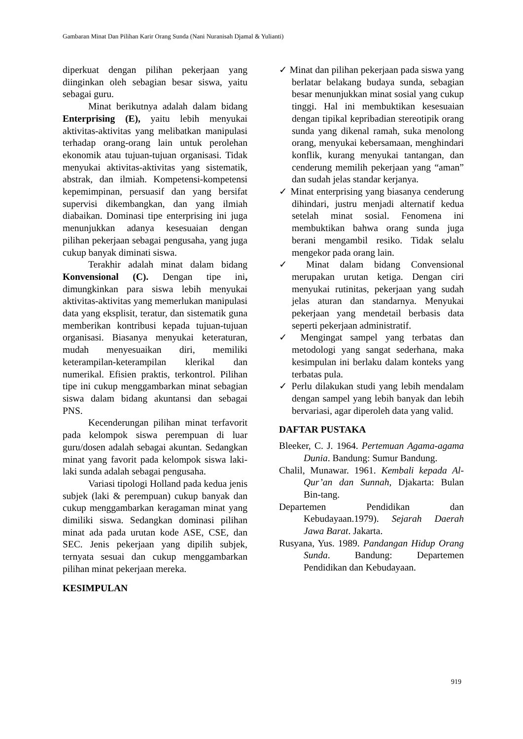Gambaran Minat Dan Pilihan Karir Orang Sunda (Nani Nuranisah Djamal & Yulianti)
diperkuat dengan pilihan pekerjaan yang diinginkan oleh sebagian besar siswa, yaitu sebagai guru.
Minat berikutnya adalah dalam bidang Enterprising (E), yaitu lebih menyukai aktivitas-aktivitas yang melibatkan manipulasi terhadap orang-orang lain untuk perolehan ekonomik atau tujuan-tujuan organisasi. Tidak menyukai aktivitas-aktivitas yang sistematik, abstrak, dan ilmiah. Kompetensi-kompetensi kepemimpinan, persuasif dan yang bersifat supervisi dikembangkan, dan yang ilmiah diabaikan. Dominasi tipe enterprising ini juga menunjukkan adanya kesesuaian dengan pilihan pekerjaan sebagai pengusaha, yang juga cukup banyak diminati siswa.
Terakhir adalah minat dalam bidang Konvensional (C). Dengan tipe ini, dimungkinkan para siswa lebih menyukai aktivitas-aktivitas yang memerlukan manipulasi data yang eksplisit, teratur, dan sistematik guna memberikan kontribusi kepada tujuan-tujuan organisasi. Biasanya menyukai keteraturan, mudah menyesuaikan diri, memiliki keterampilan-keterampilan klerikal dan numerikal. Efisien praktis, terkontrol. Pilihan tipe ini cukup menggambarkan minat sebagian siswa dalam bidang akuntansi dan sebagai PNS.
Kecenderungan pilihan minat terfavorit pada kelompok siswa perempuan di luar guru/dosen adalah sebagai akuntan. Sedangkan minat yang favorit pada kelompok siswa laki-laki sunda adalah sebagai pengusaha.
Variasi tipologi Holland pada kedua jenis subjek (laki & perempuan) cukup banyak dan cukup menggambarkan keragaman minat yang dimiliki siswa. Sedangkan dominasi pilihan minat ada pada urutan kode ASE, CSE, dan SEC. Jenis pekerjaan yang dipilih subjek, ternyata sesuai dan cukup menggambarkan pilihan minat pekerjaan mereka.
KESIMPULAN
✓ Minat dan pilihan pekerjaan pada siswa yang berlatar belakang budaya sunda, sebagian besar menunjukkan minat sosial yang cukup tinggi. Hal ini membuktikan kesesuaian dengan tipikal kepribadian stereotipik orang sunda yang dikenal ramah, suka menolong orang, menyukai kebersamaan, menghindari konflik, kurang menyukai tantangan, dan cenderung memilih pekerjaan yang “aman” dan sudah jelas standar kerjanya.
✓ Minat enterprising yang biasanya cenderung dihindari, justru menjadi alternatif kedua setelah minat sosial. Fenomena ini membuktikan bahwa orang sunda juga berani mengambil resiko. Tidak selalu mengekor pada orang lain.
✓ Minat dalam bidang Convensional merupakan urutan ketiga. Dengan ciri menyukai rutinitas, pekerjaan yang sudah jelas aturan dan standarnya. Menyukai pekerjaan yang mendetail berbasis data seperti pekerjaan administratif.
✓ Mengingat sampel yang terbatas dan metodologi yang sangat sederhana, maka kesimpulan ini berlaku dalam konteks yang terbatas pula.
✓ Perlu dilakukan studi yang lebih mendalam dengan sampel yang lebih banyak dan lebih bervariasi, agar diperoleh data yang valid.
DAFTAR PUSTAKA
Bleeker, C. J. 1964. Pertemuan Agama-agama Dunia. Bandung: Sumur Bandung.
Chalil, Munawar. 1961. Kembali kepada Al-Qur’an dan Sunnah, Djakarta: Bulan Bin-tang.
Departemen Pendidikan dan Kebudayaan.1979). Sejarah Daerah Jawa Barat. Jakarta.
Rusyana, Yus. 1989. Pandangan Hidup Orang Sunda. Bandung: Departemen Pendidikan dan Kebudayaan.
919